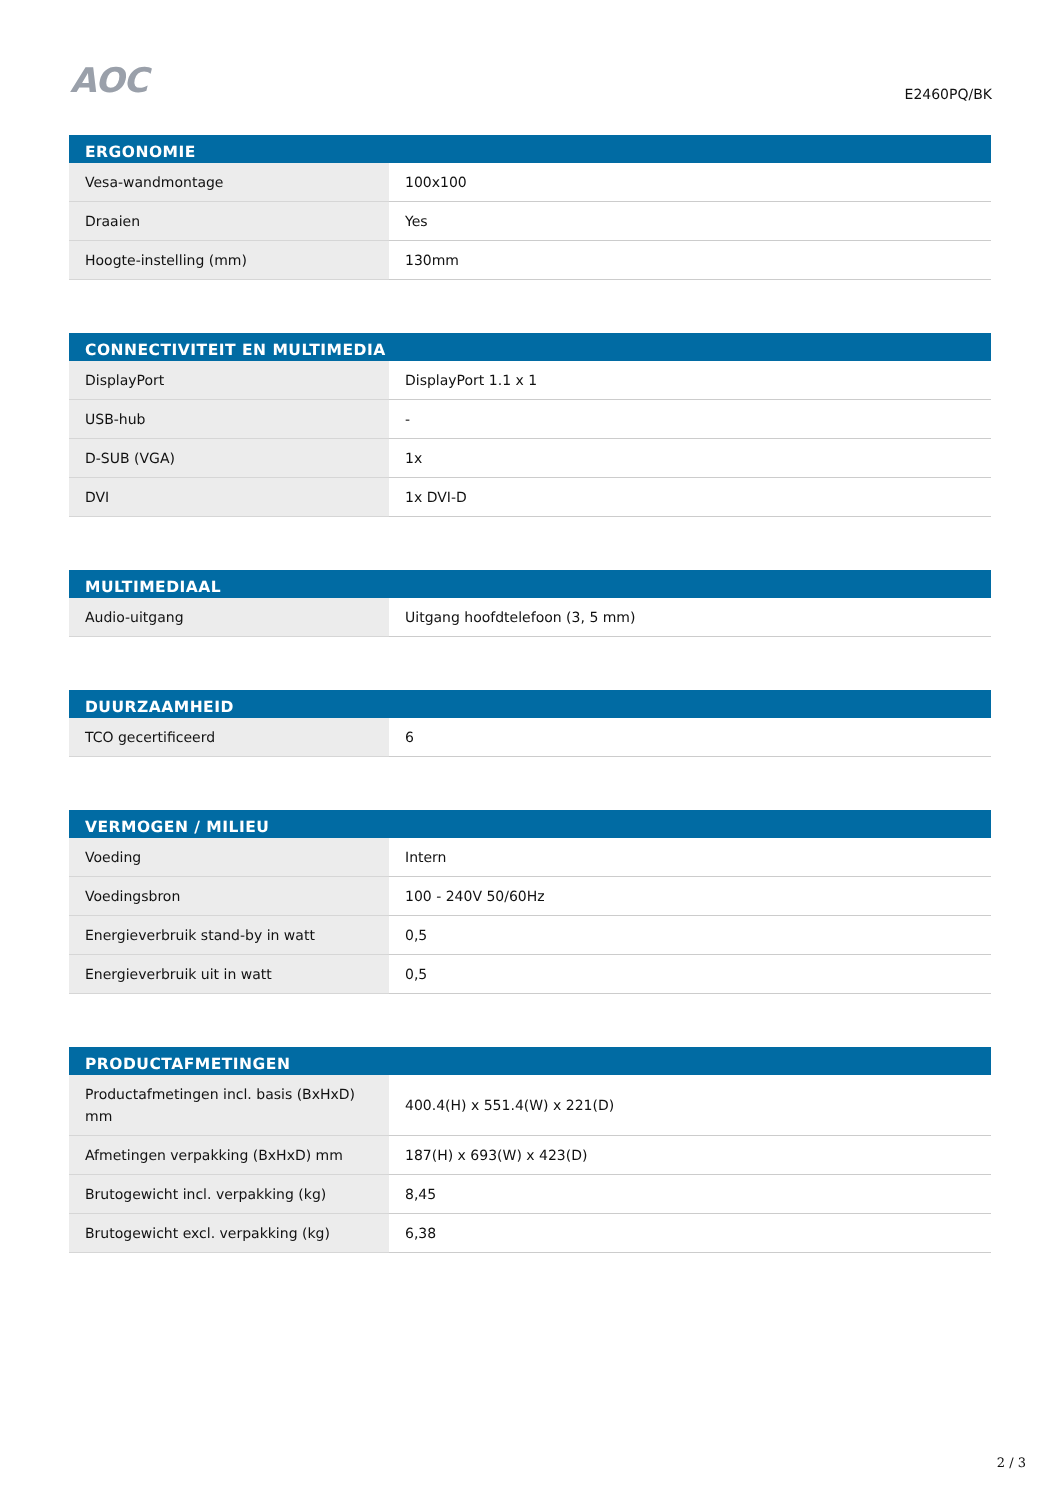AOC
E2460PQ/BK
| ERGONOMIE | |
| --- | --- |
| Vesa-wandmontage | 100x100 |
| Draaien | Yes |
| Hoogte-instelling (mm) | 130mm |
| CONNECTIVITEIT EN MULTIMEDIA | |
| --- | --- |
| DisplayPort | DisplayPort 1.1 x 1 |
| USB-hub | - |
| D-SUB (VGA) | 1x |
| DVI | 1x DVI-D |
| MULTIMEDIAAL | |
| --- | --- |
| Audio-uitgang | Uitgang hoofdtelefoon (3, 5 mm) |
| DUURZAAMHEID | |
| --- | --- |
| TCO gecertificeerd | 6 |
| VERMOGEN / MILIEU | |
| --- | --- |
| Voeding | Intern |
| Voedingsbron | 100 - 240V 50/60Hz |
| Energieverbruik stand-by in watt | 0,5 |
| Energieverbruik uit in watt | 0,5 |
| PRODUCTAFMETINGEN | |
| --- | --- |
| Productafmetingen incl. basis (BxHxD) mm | 400.4(H) x 551.4(W) x 221(D) |
| Afmetingen verpakking (BxHxD) mm | 187(H) x 693(W) x 423(D) |
| Brutogewicht incl. verpakking (kg) | 8,45 |
| Brutogewicht excl. verpakking (kg) | 6,38 |
2 / 3